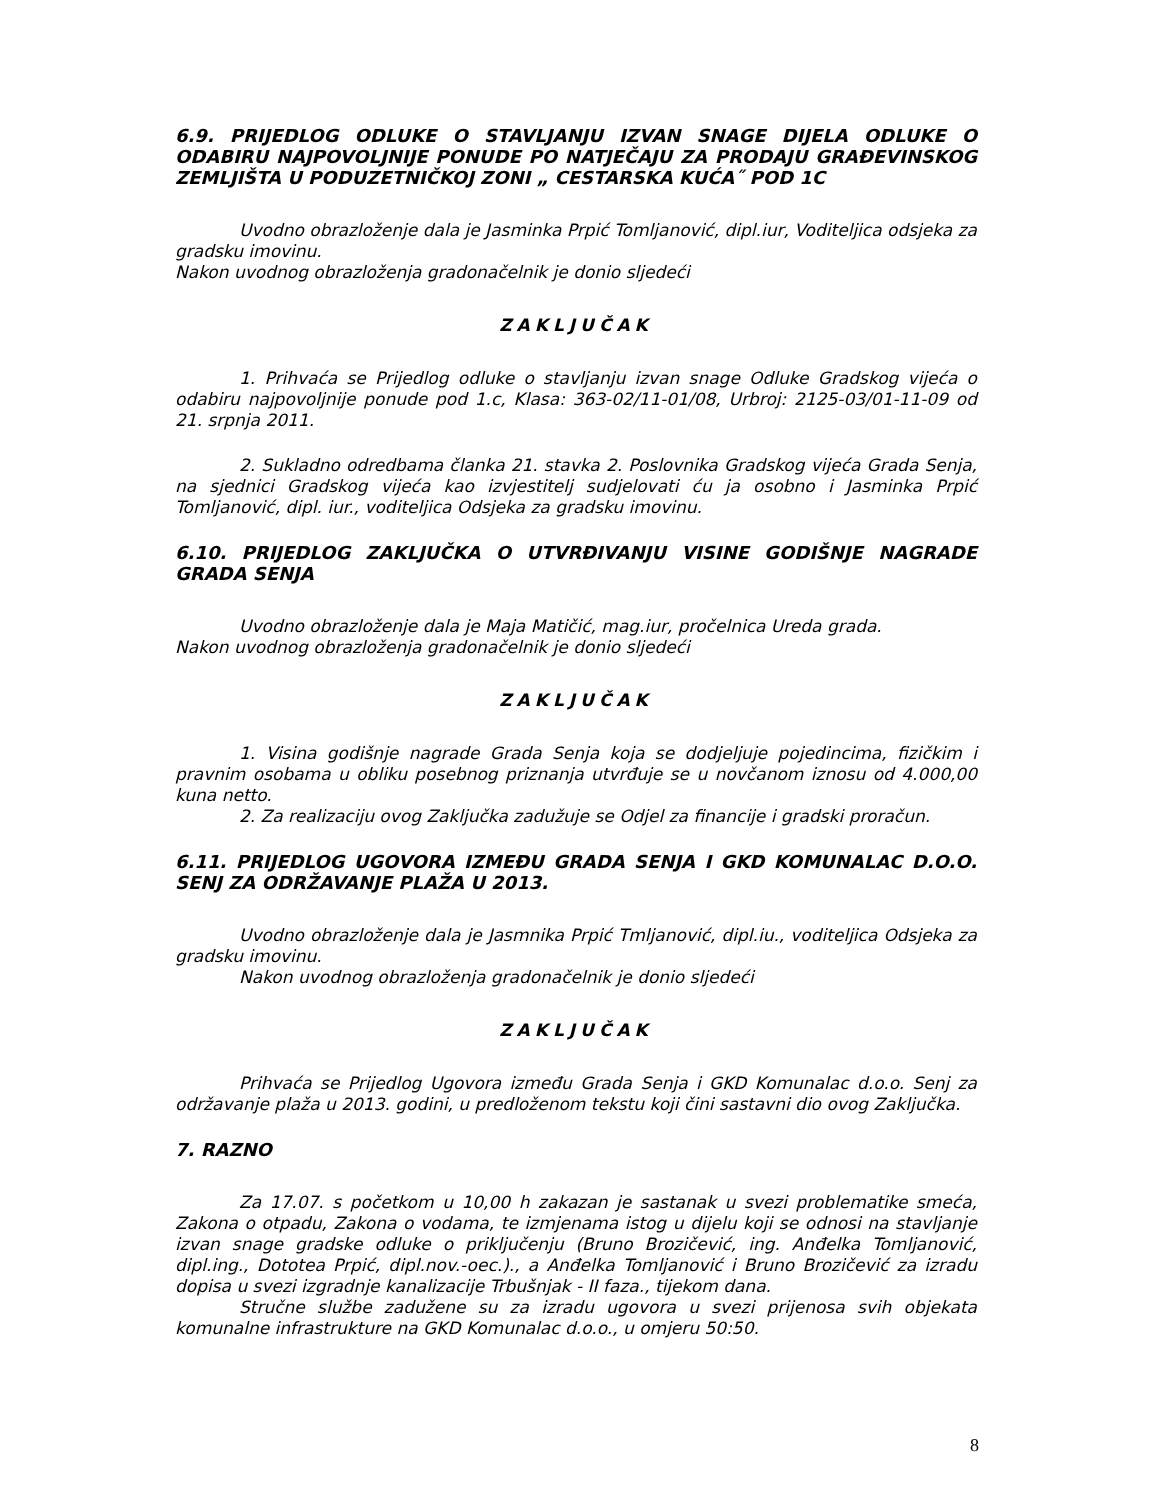6.9. PRIJEDLOG ODLUKE O STAVLJANJU IZVAN SNAGE DIJELA ODLUKE O ODABIRU NAJPOVOLJNIJE PONUDE PO NATJEČAJU ZA PRODAJU GRAĐEVINSKOG ZEMLJIŠTA U PODUZETNIČKOJ ZONI „ CESTARSKA KUĆA˝ POD 1C
Uvodno obrazloženje dala je Jasminka Prpić Tomljanović, dipl.iur, Voditeljica odsjeka za gradsku imovinu.
Nakon uvodnog obrazloženja gradonačelnik je donio sljedeći
ZAKLJUČAK
1. Prihvaća se Prijedlog odluke o stavljanju izvan snage Odluke Gradskog vijeća o odabiru najpovoljnije ponude pod 1.c, Klasa: 363-02/11-01/08, Urbroj: 2125-03/01-11-09 od 21. srpnja 2011.
2. Sukladno odredbama članka 21. stavka 2. Poslovnika Gradskog vijeća Grada Senja, na sjednici Gradskog vijeća kao izvjestitelj sudjelovati ću ja osobno i Jasminka Prpić Tomljanović, dipl. iur., voditeljica Odsjeka za gradsku imovinu.
6.10. PRIJEDLOG ZAKLJUČKA O UTVRĐIVANJU VISINE GODIŠNJE NAGRADE GRADA SENJA
Uvodno obrazloženje dala je Maja Matičić, mag.iur, pročelnica Ureda grada.
Nakon uvodnog obrazloženja gradonačelnik je donio sljedeći
ZAKLJUČAK
1. Visina godišnje nagrade Grada Senja koja se dodjeljuje pojedincima, fizičkim i pravnim osobama u obliku posebnog priznanja utvrđuje se u novčanom iznosu od 4.000,00 kuna netto.
2. Za realizaciju ovog Zaključka zadužuje se Odjel za financije i gradski proračun.
6.11. PRIJEDLOG UGOVORA IZMEĐU GRADA SENJA I GKD KOMUNALAC D.O.O. SENJ ZA ODRŽAVANJE PLAŽA U 2013.
Uvodno obrazloženje dala je Jasmnika Prpić Tmljanović, dipl.iu., voditeljica Odsjeka za gradsku imovinu.
Nakon uvodnog obrazloženja gradonačelnik je donio sljedeći
ZAKLJUČAK
Prihvaća se Prijedlog Ugovora između Grada Senja i GKD Komunalac d.o.o. Senj za održavanje plaža u 2013. godini, u predloženom tekstu koji čini sastavni dio ovog Zaključka.
7. RAZNO
Za 17.07. s početkom u 10,00 h zakazan je sastanak u svezi problematike smeća, Zakona o otpadu, Zakona o vodama, te izmjenama istog u dijelu koji se odnosi na stavljanje izvan snage gradske odluke o priključenju (Bruno Brozičević, ing. Anđelka Tomljanović, dipl.ing., Dototea Prpić, dipl.nov.-oec.)., a Anđelka Tomljanović i Bruno Brozičević za izradu dopisa u svezi izgradnje kanalizacije Trbušnjak - II faza., tijekom dana.
Stručne službe zadužene su za izradu ugovora u svezi prijenosa svih objekata komunalne infrastrukture na GKD Komunalac d.o.o., u omjeru 50:50.
8